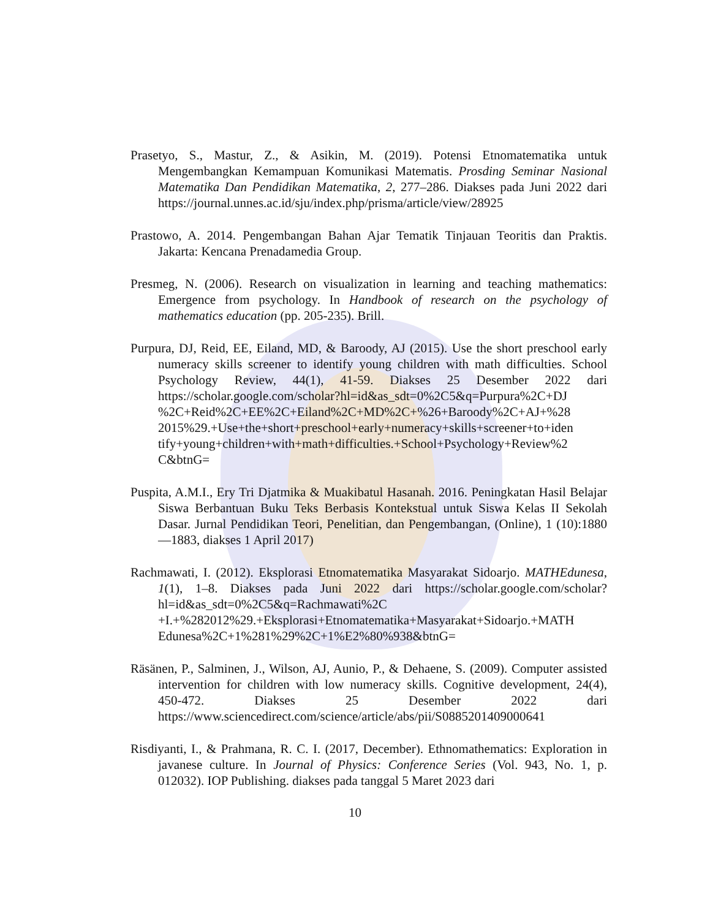Prasetyo, S., Mastur, Z., & Asikin, M. (2019). Potensi Etnomatematika untuk Mengembangkan Kemampuan Komunikasi Matematis. Prosding Seminar Nasional Matematika Dan Pendidikan Matematika, 2, 277–286. Diakses pada Juni 2022 dari https://journal.unnes.ac.id/sju/index.php/prisma/article/view/28925
Prastowo, A. 2014. Pengembangan Bahan Ajar Tematik Tinjauan Teoritis dan Praktis. Jakarta: Kencana Prenadamedia Group.
Presmeg, N. (2006). Research on visualization in learning and teaching mathematics: Emergence from psychology. In Handbook of research on the psychology of mathematics education (pp. 205-235). Brill.
Purpura, DJ, Reid, EE, Eiland, MD, & Baroody, AJ (2015). Use the short preschool early numeracy skills screener to identify young children with math difficulties. School Psychology Review, 44(1), 41-59. Diakses 25 Desember 2022 dari https://scholar.google.com/scholar?hl=id&as_sdt=0%2C5&q=Purpura%2C+DJ %2C+Reid%2C+EE%2C+Eiland%2C+MD%2C+%26+Baroody%2C+AJ+%28 2015%29.+Use+the+short+preschool+early+numeracy+skills+screener+to+iden tify+young+children+with+math+difficulties.+School+Psychology+Review%2 C&btnG=
Puspita, A.M.I., Ery Tri Djatmika & Muakibatul Hasanah. 2016. Peningkatan Hasil Belajar Siswa Berbantuan Buku Teks Berbasis Kontekstual untuk Siswa Kelas II Sekolah Dasar. Jurnal Pendidikan Teori, Penelitian, dan Pengembangan, (Online), 1 (10):1880—1883, diakses 1 April 2017)
Rachmawati, I. (2012). Eksplorasi Etnomatematika Masyarakat Sidoarjo. MATHEdunesa, 1(1), 1–8. Diakses pada Juni 2022 dari https://scholar.google.com/scholar?hl=id&as_sdt=0%2C5&q=Rachmawati%2C +I.+%282012%29.+Eksplorasi+Etnomatematika+Masyarakat+Sidoarjo.+MATH Edunesa%2C+1%281%29%2C+1%E2%80%938&btnG=
Räsänen, P., Salminen, J., Wilson, AJ, Aunio, P., & Dehaene, S. (2009). Computer assisted intervention for children with low numeracy skills. Cognitive development, 24(4), 450-472. Diakses 25 Desember 2022 dari https://www.sciencedirect.com/science/article/abs/pii/S0885201409000641
Risdiyanti, I., & Prahmana, R. C. I. (2017, December). Ethnomathematics: Exploration in javanese culture. In Journal of Physics: Conference Series (Vol. 943, No. 1, p. 012032). IOP Publishing. diakses pada tanggal 5 Maret 2023 dari
10